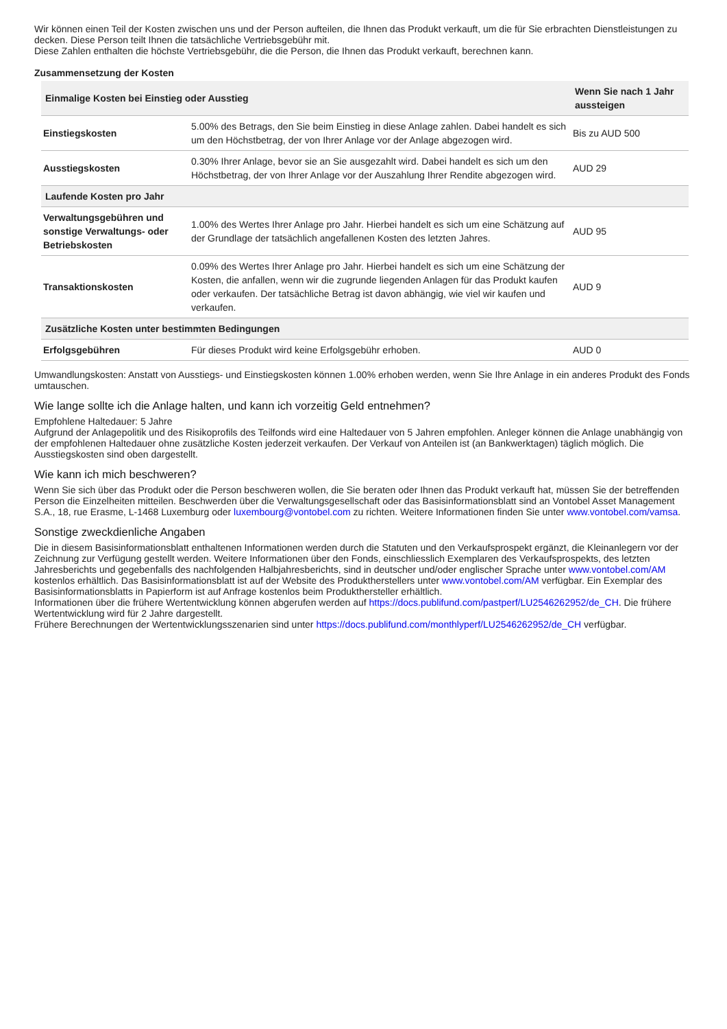Wir können einen Teil der Kosten zwischen uns und der Person aufteilen, die Ihnen das Produkt verkauft, um die für Sie erbrachten Dienstleistungen zu decken. Diese Person teilt Ihnen die tatsächliche Vertriebsgebühr mit.
Diese Zahlen enthalten die höchste Vertriebsgebühr, die die Person, die Ihnen das Produkt verkauft, berechnen kann.
Zusammensetzung der Kosten
| Einmalige Kosten bei Einstieg oder Ausstieg | | Wenn Sie nach 1 Jahr aussteigen |
| --- | --- | --- |
| Einstiegskosten | 5.00% des Betrags, den Sie beim Einstieg in diese Anlage zahlen. Dabei handelt es sich um den Höchstbetrag, der von Ihrer Anlage vor der Anlage abgezogen wird. | Bis zu AUD 500 |
| Ausstiegskosten | 0.30% Ihrer Anlage, bevor sie an Sie ausgezahlt wird. Dabei handelt es sich um den Höchstbetrag, der von Ihrer Anlage vor der Auszahlung Ihrer Rendite abgezogen wird. | AUD 29 |
| Laufende Kosten pro Jahr | | |
| Verwaltungsgebühren und sonstige Verwaltungs- oder Betriebskosten | 1.00% des Wertes Ihrer Anlage pro Jahr. Hierbei handelt es sich um eine Schätzung auf der Grundlage der tatsächlich angefallenen Kosten des letzten Jahres. | AUD 95 |
| Transaktionskosten | 0.09% des Wertes Ihrer Anlage pro Jahr. Hierbei handelt es sich um eine Schätzung der Kosten, die anfallen, wenn wir die zugrunde liegenden Anlagen für das Produkt kaufen oder verkaufen. Der tatsächliche Betrag ist davon abhängig, wie viel wir kaufen und verkaufen. | AUD 9 |
| Zusätzliche Kosten unter bestimmten Bedingungen | | |
| Erfolgsgebühren | Für dieses Produkt wird keine Erfolgsgebühr erhoben. | AUD 0 |
Umwandlungskosten: Anstatt von Ausstiegs- und Einstiegskosten können 1.00% erhoben werden, wenn Sie Ihre Anlage in ein anderes Produkt des Fonds umtauschen.
Wie lange sollte ich die Anlage halten, und kann ich vorzeitig Geld entnehmen?
Empfohlene Haltedauer: 5 Jahre
Aufgrund der Anlagepolitik und des Risikoprofils des Teilfonds wird eine Haltedauer von 5 Jahren empfohlen. Anleger können die Anlage unabhängig von der empfohlenen Haltedauer ohne zusätzliche Kosten jederzeit verkaufen. Der Verkauf von Anteilen ist (an Bankwerktagen) täglich möglich. Die Ausstiegskosten sind oben dargestellt.
Wie kann ich mich beschweren?
Wenn Sie sich über das Produkt oder die Person beschweren wollen, die Sie beraten oder Ihnen das Produkt verkauft hat, müssen Sie der betreffenden Person die Einzelheiten mitteilen. Beschwerden über die Verwaltungsgesellschaft oder das Basisinformationsblatt sind an Vontobel Asset Management S.A., 18, rue Erasme, L-1468 Luxemburg oder luxembourg@vontobel.com zu richten. Weitere Informationen finden Sie unter www.vontobel.com/vamsa.
Sonstige zweckdienliche Angaben
Die in diesem Basisinformationsblatt enthaltenen Informationen werden durch die Statuten und den Verkaufsprospekt ergänzt, die Kleinanlegern vor der Zeichnung zur Verfügung gestellt werden. Weitere Informationen über den Fonds, einschliesslich Exemplaren des Verkaufsprospekts, des letzten Jahresberichts und gegebenfalls des nachfolgenden Halbjahresberichts, sind in deutscher und/oder englischer Sprache unter www.vontobel.com/AM kostenlos erhältlich. Das Basisinformationsblatt ist auf der Website des Produktherstellers unter www.vontobel.com/AM verfügbar. Ein Exemplar des Basisinformationsblatts in Papierform ist auf Anfrage kostenlos beim Produkthersteller erhältlich.
Informationen über die frühere Wertentwicklung können abgerufen werden auf https://docs.publifund.com/pastperf/LU2546262952/de_CH. Die frühere Wertentwicklung wird für 2 Jahre dargestellt.
Frühere Berechnungen der Wertentwicklungsszenarien sind unter https://docs.publifund.com/monthlyperf/LU2546262952/de_CH verfügbar.